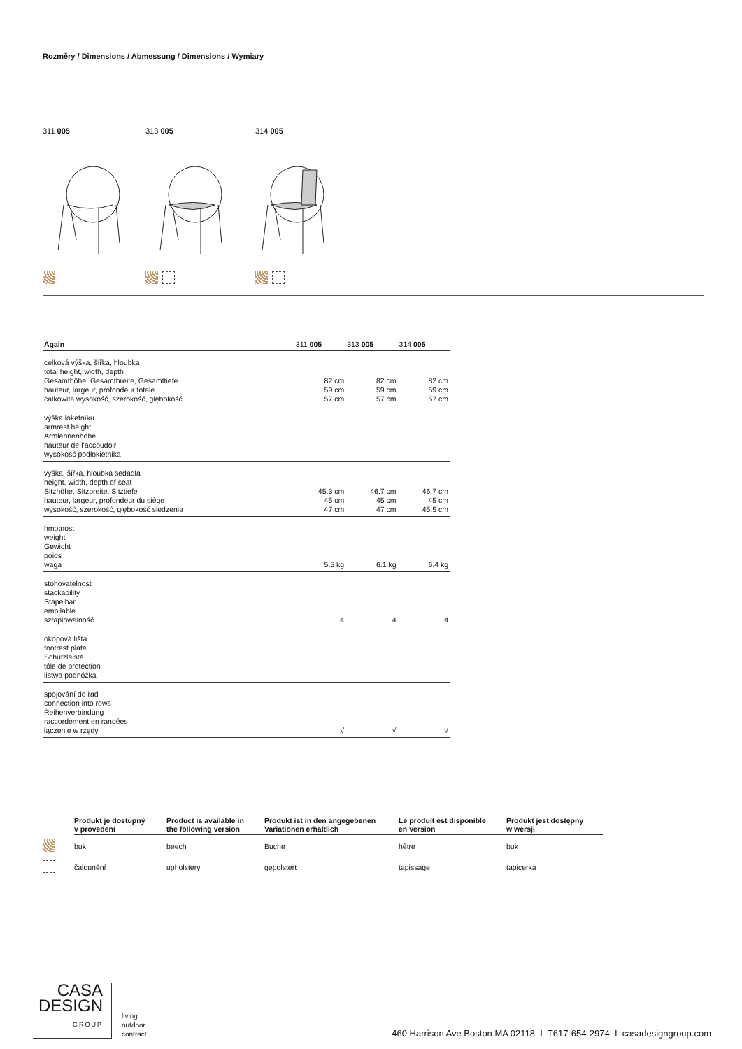Rozměry / Dimensions / Abmessung / Dimensions / Wymiary
311 005 313 005 314 005
| Again | 311 005 | 313 005 | 314 005 |
| --- | --- | --- | --- |
| celková výška, šířka, hloubka total height, width, depth Gesamthöhe, Gesamtbreite, Gesamttiefe hauteur, largeur, profondeur totale całkowita wysokość, szerokość, głębokość | 82 cm 59 cm 57 cm | 82 cm 59 cm 57 cm | 82 cm 59 cm 57 cm |
| výška loketníku armrest height Armlehnenhöhe hauteur de l’accoudoir wysokość podłokietnika | — | — | — |
| výška, šířka, hloubka sedadla height, width, depth of seat Sitzhöhe, Sitzbreite, Sitztiefe hauteur, largeur, profondeur du siège wysokość, szerokość, głębokość siedzenia | 45.3 cm 45 cm 47 cm | 46.7 cm 45 cm 47 cm | 46.7 cm 45 cm 45.5 cm |
| hmotnost weight Gewicht poids waga | 5.5 kg | 6.1 kg | 6.4 kg |
| stohovatelnost stackability Stapelbar empilable sztaplowalność | 4 | 4 | 4 |
| okopová lišta footrest plate Schutzleiste tôle de protection listwa podnóżka | — | — | — |
| spojování do řad connection into rows Reihenverbindung raccordement en rangées łączenie w rzędy | √ | √ | √ |
| | Produkt je dostupný v provedení | Product is available in the following version | Produkt ist in den angegebenen Variationen erhältlich | Le produit est disponible en version | Produkt jest dostępny w wersji |
| --- | --- | --- | --- | --- | --- |
| | buk | beech | Buche | hêtre | buk |
| | čalounění | upholstery | gepolstert | tapissage | tapicerka |
CASA
DESIGN
GROUP
living
outdoor
contract
460 Harrison Ave Boston MA 02118 I T617-654-2974 I casadesigngroup.com